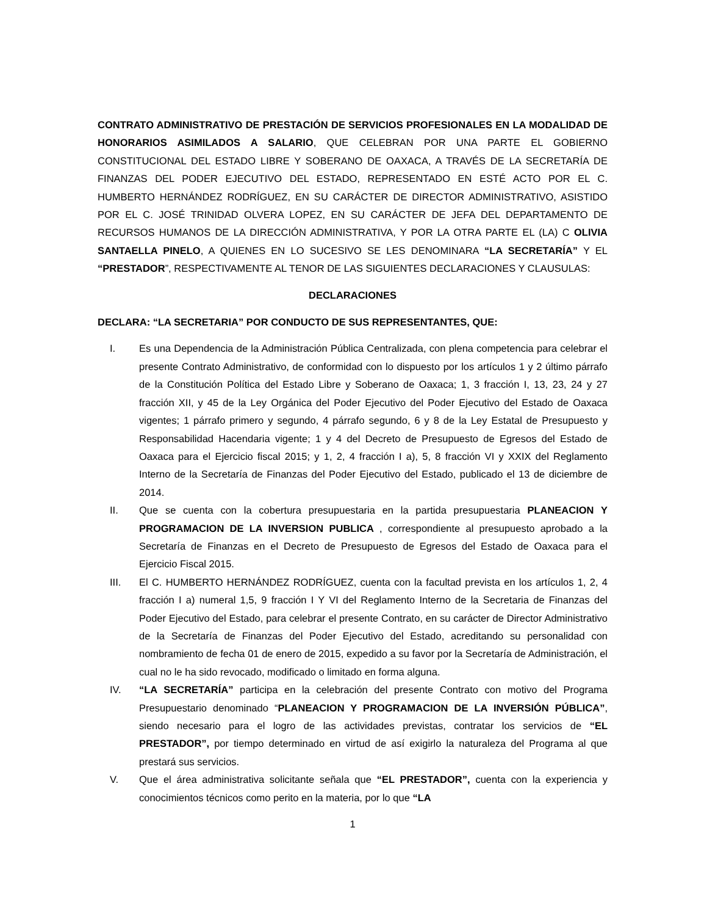CONTRATO ADMINISTRATIVO DE PRESTACIÓN DE SERVICIOS PROFESIONALES EN LA MODALIDAD DE HONORARIOS ASIMILADOS A SALARIO, QUE CELEBRAN POR UNA PARTE EL GOBIERNO CONSTITUCIONAL DEL ESTADO LIBRE Y SOBERANO DE OAXACA, A TRAVÉS DE LA SECRETARÍA DE FINANZAS DEL PODER EJECUTIVO DEL ESTADO, REPRESENTADO EN ESTÉ ACTO POR EL C. HUMBERTO HERNÁNDEZ RODRÍGUEZ, EN SU CARÁCTER DE DIRECTOR ADMINISTRATIVO, ASISTIDO POR EL C. JOSÉ TRINIDAD OLVERA LOPEZ, EN SU CARÁCTER DE JEFA DEL DEPARTAMENTO DE RECURSOS HUMANOS DE LA DIRECCIÓN ADMINISTRATIVA, Y POR LA OTRA PARTE EL (LA) C OLIVIA SANTAELLA PINELO, A QUIENES EN LO SUCESIVO SE LES DENOMINARA “LA SECRETARÍA” Y EL “PRESTADOR”, RESPECTIVAMENTE AL TENOR DE LAS SIGUIENTES DECLARACIONES Y CLAUSULAS:
DECLARACIONES
DECLARA: “LA SECRETARIA” POR CONDUCTO DE SUS REPRESENTANTES, QUE:
I. Es una Dependencia de la Administración Pública Centralizada, con plena competencia para celebrar el presente Contrato Administrativo, de conformidad con lo dispuesto por los artículos 1 y 2 último párrafo de la Constitución Política del Estado Libre y Soberano de Oaxaca; 1, 3 fracción I, 13, 23, 24 y 27 fracción XII, y 45 de la Ley Orgánica del Poder Ejecutivo del Poder Ejecutivo del Estado de Oaxaca vigentes; 1 párrafo primero y segundo, 4 párrafo segundo, 6 y 8 de la Ley Estatal de Presupuesto y Responsabilidad Hacendaria vigente; 1 y 4 del Decreto de Presupuesto de Egresos del Estado de Oaxaca para el Ejercicio fiscal 2015; y 1, 2, 4 fracción I a), 5, 8 fracción VI y XXIX del Reglamento Interno de la Secretaría de Finanzas del Poder Ejecutivo del Estado, publicado el 13 de diciembre de 2014.
II. Que se cuenta con la cobertura presupuestaria en la partida presupuestaria PLANEACION Y PROGRAMACION DE LA INVERSION PUBLICA , correspondiente al presupuesto aprobado a la Secretaría de Finanzas en el Decreto de Presupuesto de Egresos del Estado de Oaxaca para el Ejercicio Fiscal 2015.
III. El C. HUMBERTO HERNÁNDEZ RODRÍGUEZ, cuenta con la facultad prevista en los artículos 1, 2, 4 fracción I a) numeral 1,5, 9 fracción I Y VI del Reglamento Interno de la Secretaria de Finanzas del Poder Ejecutivo del Estado, para celebrar el presente Contrato, en su carácter de Director Administrativo de la Secretaría de Finanzas del Poder Ejecutivo del Estado, acreditando su personalidad con nombramiento de fecha 01 de enero de 2015, expedido a su favor por la Secretaría de Administración, el cual no le ha sido revocado, modificado o limitado en forma alguna.
IV. “LA SECRETARÍA” participa en la celebración del presente Contrato con motivo del Programa Presupuestario denominado “PLANEACION Y PROGRAMACION DE LA INVERSIÓN PÚBLICA”, siendo necesario para el logro de las actividades previstas, contratar los servicios de “EL PRESTADOR”, por tiempo determinado en virtud de así exigirlo la naturaleza del Programa al que prestará sus servicios.
V. Que el área administrativa solicitante señala que “EL PRESTADOR”, cuenta con la experiencia y conocimientos técnicos como perito en la materia, por lo que “LA
1